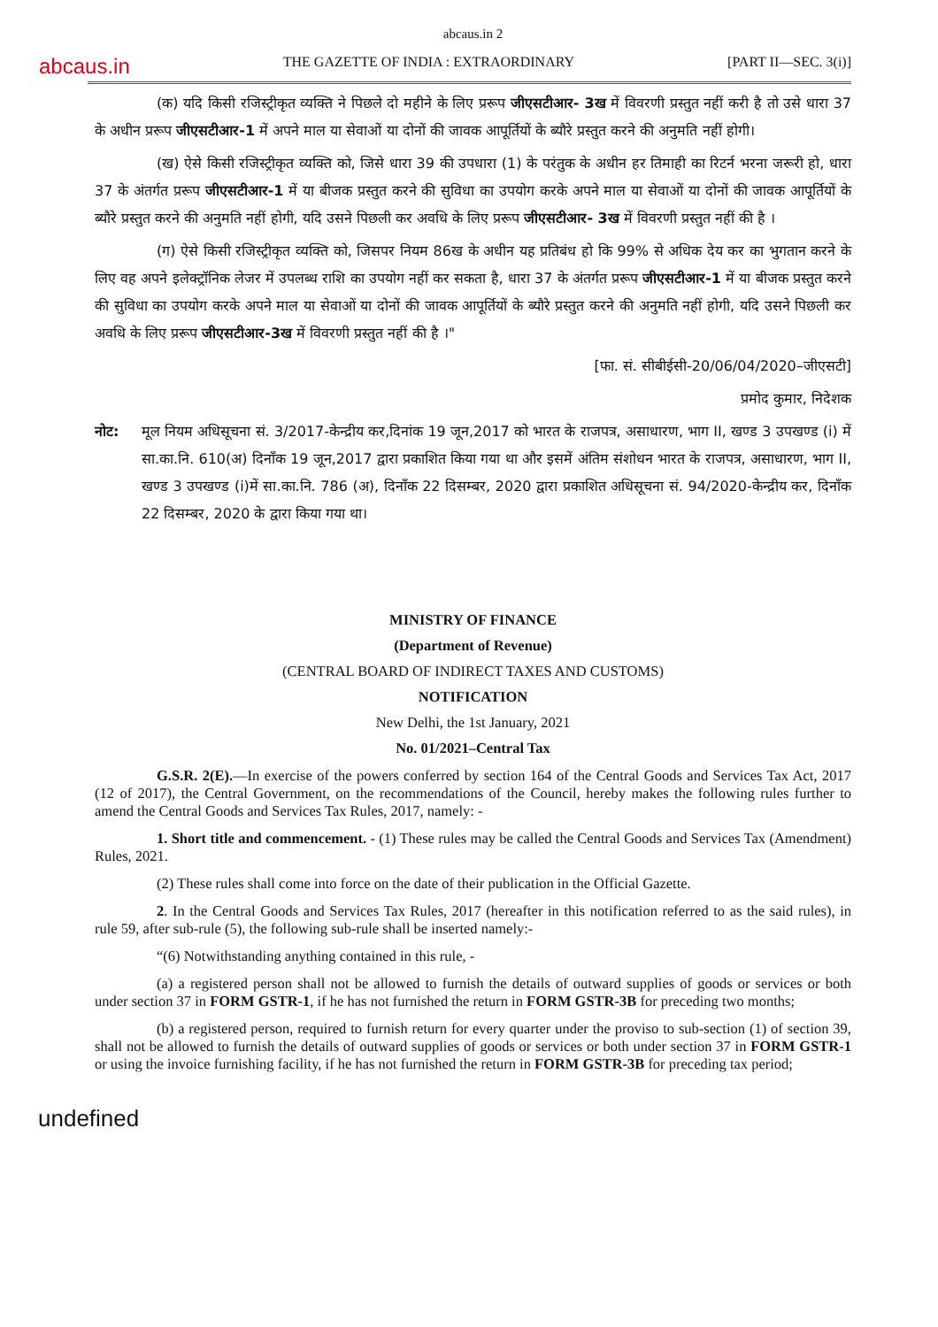abcaus.in 2
abcaus.in THE GAZETTE OF INDIA : EXTRAORDINARY [PART II—SEC. 3(i)]
(क) यदि किसी रजिस्ट्रीकृत व्यक्ति ने पिछले दो महीने के लिए प्ररूप जीएसटीआर- 3ख में विवरणी प्रस्तुत नहीं करी है तो उसे धारा 37 के अधीन प्ररूप जीएसटीआर-1 में अपने माल या सेवाओं या दोनों की जावक आपूर्तियों के ब्यौरे प्रस्तुत करने की अनुमति नहीं होगी।
(ख) ऐसे किसी रजिस्ट्रीकृत व्यक्ति को, जिसे धारा 39 की उपधारा (1) के परंतुक के अधीन हर तिमाही का रिटर्न भरना जरूरी हो, धारा 37 के अंतर्गत प्ररूप जीएसटीआर-1 में या बीजक प्रस्तुत करने की सुविधा का उपयोग करके अपने माल या सेवाओं या दोनों की जावक आपूर्तियों के ब्यौरे प्रस्तुत करने की अनुमति नहीं होगी, यदि उसने पिछली कर अवधि के लिए प्ररूप जीएसटीआर- 3ख में विवरणी प्रस्तुत नहीं की है ।
(ग) ऐसे किसी रजिस्ट्रीकृत व्यक्ति को, जिसपर नियम 86ख के अधीन यह प्रतिबंध हो कि 99% से अधिक देय कर का भुगतान करने के लिए वह अपने इलेक्ट्रॉनिक लेजर में उपलब्ध राशि का उपयोग नहीं कर सकता है, धारा 37 के अंतर्गत प्ररूप जीएसटीआर-1 में या बीजक प्रस्तुत करने की सुविधा का उपयोग करके अपने माल या सेवाओं या दोनों की जावक आपूर्तियों के ब्यौरे प्रस्तुत करने की अनुमति नहीं होगी, यदि उसने पिछली कर अवधि के लिए प्ररूप जीएसटीआर-3ख में विवरणी प्रस्तुत नहीं की है ।"
[फा. सं. सीबीईसी-20/06/04/2020–जीएसटी]
प्रमोद कुमार, निदेशक
नोट: मूल नियम अधिसूचना सं. 3/2017-केन्द्रीय कर,दिनांक 19 जून,2017 को भारत के राजपत्र, असाधारण, भाग II, खण्ड 3 उपखण्ड (i) में सा.का.नि. 610(अ) दिनाँक 19 जून,2017 द्वारा प्रकाशित किया गया था और इसमें अंतिम संशोधन भारत के राजपत्र, असाधारण, भाग II, खण्ड 3 उपखण्ड (i)में सा.का.नि. 786 (अ), दिनाँक 22 दिसम्बर, 2020 द्वारा प्रकाशित अधिसूचना सं. 94/2020-केन्द्रीय कर, दिनाँक 22 दिसम्बर, 2020 के द्वारा किया गया था।
MINISTRY OF FINANCE
(Department of Revenue)
(CENTRAL BOARD OF INDIRECT TAXES AND CUSTOMS)
NOTIFICATION
New Delhi, the 1st January, 2021
No. 01/2021–Central Tax
G.S.R. 2(E).—In exercise of the powers conferred by section 164 of the Central Goods and Services Tax Act, 2017 (12 of 2017), the Central Government, on the recommendations of the Council, hereby makes the following rules further to amend the Central Goods and Services Tax Rules, 2017, namely: -
1. Short title and commencement. - (1) These rules may be called the Central Goods and Services Tax (Amendment) Rules, 2021.
(2) These rules shall come into force on the date of their publication in the Official Gazette.
2. In the Central Goods and Services Tax Rules, 2017 (hereafter in this notification referred to as the said rules), in rule 59, after sub-rule (5), the following sub-rule shall be inserted namely:-
“(6) Notwithstanding anything contained in this rule, -
(a) a registered person shall not be allowed to furnish the details of outward supplies of goods or services or both under section 37 in FORM GSTR-1, if he has not furnished the return in FORM GSTR-3B for preceding two months;
(b) a registered person, required to furnish return for every quarter under the proviso to sub-section (1) of section 39, shall not be allowed to furnish the details of outward supplies of goods or services or both under section 37 in FORM GSTR-1 or using the invoice furnishing facility, if he has not furnished the return in FORM GSTR-3B for preceding tax period;
undefined